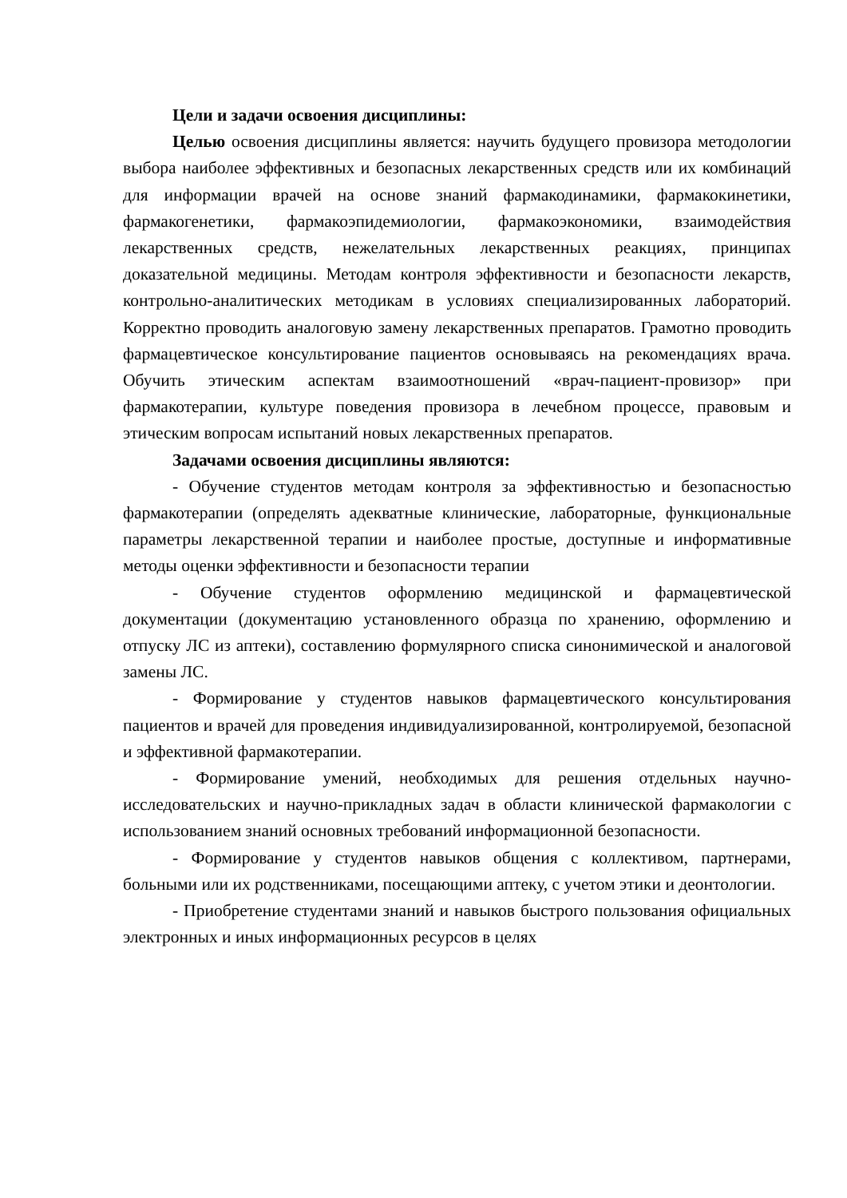Цели и задачи освоения дисциплины:
Целью освоения дисциплины является: научить будущего провизора методологии выбора наиболее эффективных и безопасных лекарственных средств или их комбинаций для информации врачей на основе знаний фармакодинамики, фармакокинетики, фармакогенетики, фармакоэпидемиологии, фармакоэкономики, взаимодействия лекарственных средств, нежелательных лекарственных реакциях, принципах доказательной медицины. Методам контроля эффективности и безопасности лекарств, контрольно-аналитических методикам в условиях специализированных лабораторий. Корректно проводить аналоговую замену лекарственных препаратов. Грамотно проводить фармацевтическое консультирование пациентов основываясь на рекомендациях врача. Обучить этическим аспектам взаимоотношений «врач-пациент-провизор» при фармакотерапии, культуре поведения провизора в лечебном процессе, правовым и этическим вопросам испытаний новых лекарственных препаратов.
Задачами освоения дисциплины являются:
- Обучение студентов методам контроля за эффективностью и безопасностью фармакотерапии (определять адекватные клинические, лабораторные, функциональные параметры лекарственной терапии и наиболее простые, доступные и информативные методы оценки эффективности и безопасности терапии
- Обучение студентов оформлению медицинской и фармацевтической документации (документацию установленного образца по хранению, оформлению и отпуску ЛС из аптеки), составлению формулярного списка синонимической и аналоговой замены ЛС.
- Формирование у студентов навыков фармацевтического консультирования пациентов и врачей для проведения индивидуализированной, контролируемой, безопасной и эффективной фармакотерапии.
- Формирование умений, необходимых для решения отдельных научно-исследовательских и научно-прикладных задач в области клинической фармакологии с использованием знаний основных требований информационной безопасности.
- Формирование у студентов навыков общения с коллективом, партнерами, больными или их родственниками, посещающими аптеку, с учетом этики и деонтологии.
- Приобретение студентами знаний и навыков быстрого пользования официальных электронных и иных информационных ресурсов в целях